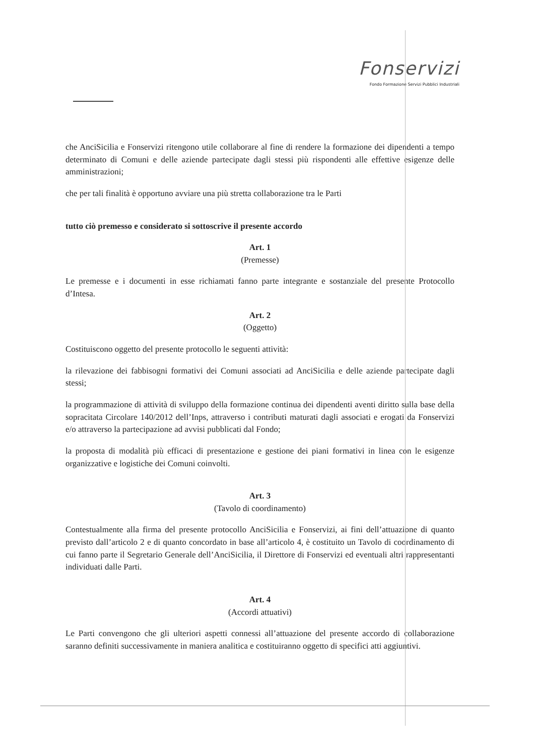Fonservizi
Fondo Formazione Servizi Pubblici Industriali
che AnciSicilia e Fonservizi ritengono utile collaborare al fine di rendere la formazione dei dipendenti a tempo determinato di Comuni e delle aziende partecipate dagli stessi più rispondenti alle effettive esigenze delle amministrazioni;
che per tali finalità è opportuno avviare una più stretta collaborazione tra le Parti
tutto ciò premesso e considerato si sottoscrive il presente accordo
Art. 1
(Premesse)
Le premesse e i documenti in esse richiamati fanno parte integrante e sostanziale del presente Protocollo d’Intesa.
Art. 2
(Oggetto)
Costituiscono oggetto del presente protocollo le seguenti attività:
la rilevazione dei fabbisogni formativi dei Comuni associati ad AnciSicilia e delle aziende partecipate dagli stessi;
la programmazione di attività di sviluppo della formazione continua dei dipendenti aventi diritto sulla base della sopracitata Circolare 140/2012 dell’Inps, attraverso i contributi maturati dagli associati e erogati da Fonservizi e/o attraverso la partecipazione ad avvisi pubblicati dal Fondo;
la proposta di modalità più efficaci di presentazione e gestione dei piani formativi in linea con le esigenze organizzative e logistiche dei Comuni coinvolti.
Art. 3
(Tavolo di coordinamento)
Contestualmente alla firma del presente protocollo AnciSicilia e Fonservizi, ai fini dell’attuazione di quanto previsto dall’articolo 2 e di quanto concordato in base all’articolo 4, è costituito un Tavolo di coordinamento di cui fanno parte il Segretario Generale dell’AnciSicilia, il Direttore di Fonservizi ed eventuali altri rappresentanti individuati dalle Parti.
Art. 4
(Accordi attuativi)
Le Parti convengono che gli ulteriori aspetti connessi all’attuazione del presente accordo di collaborazione saranno definiti successivamente in maniera analitica e costituiranno oggetto di specifici atti aggiuntivi.